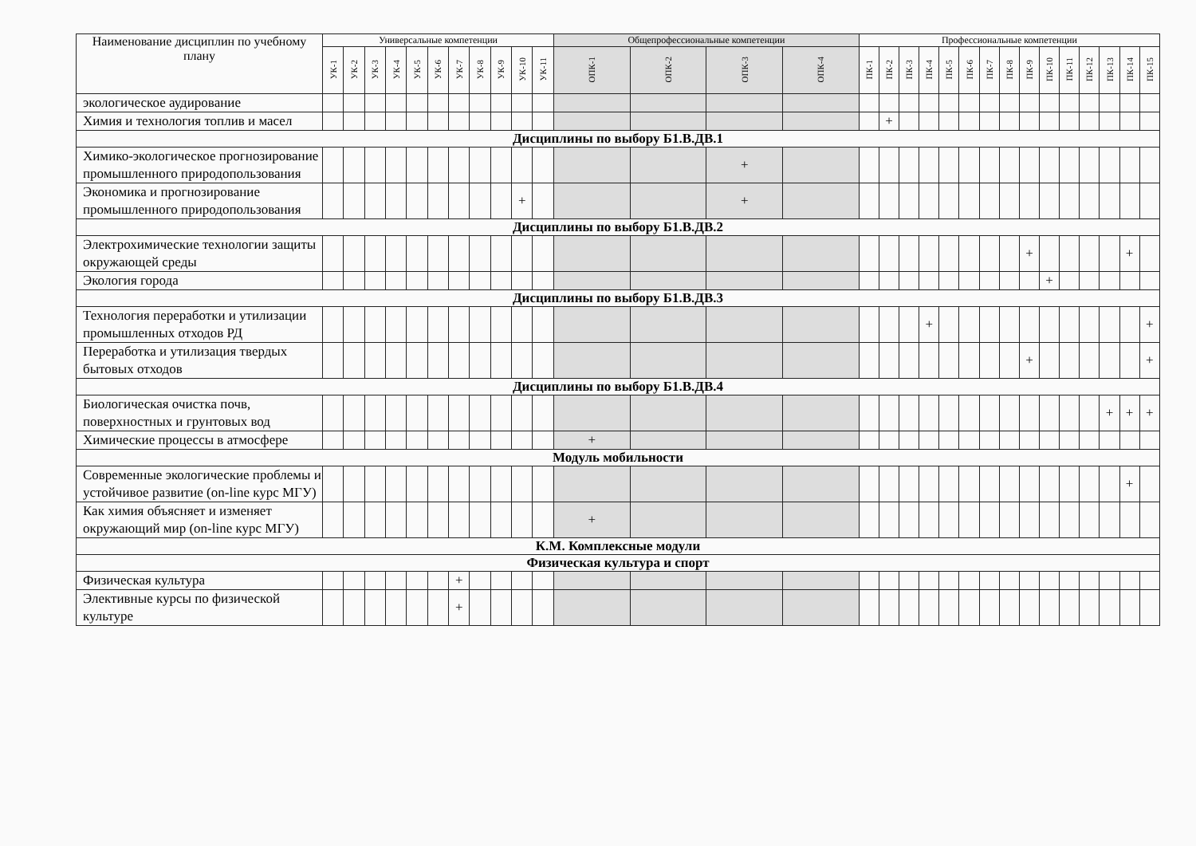| Наименование дисциплин по учебному плану | Универсальные компетенции | | | | | | | | | | | Общепрофессиональные компетенции | | | | Профессиональные компетенции | | | | | | | | | | | | | | |
| --- | --- | --- | --- | --- | --- | --- | --- | --- | --- | --- | --- | --- | --- | --- | --- | --- | --- | --- | --- | --- | --- | --- | --- | --- | --- | --- | --- | --- | --- | --- |
| | УК-1 | УК-2 | УК-3 | УК-4 | УК-5 | УК-6 | УК-7 | УК-8 | УК-9 | УК-10 | УК-11 | ОПК-1 | ОПК-2 | ОПК-3 | ОПК-4 | ПК-1 | ПК-2 | ПК-3 | ПК-4 | ПК-5 | ПК-6 | ПК-7 | ПК-8 | ПК-9 | ПК-10 | ПК-11 | ПК-12 | ПК-13 | ПК-14 | ПК-15 |
| экологическое аудирование | | | | | | | | | | | | | | | | | | | | | | | | | | | | | | |
| Химия и технология топлив и масел | | | | | | | | | | | | | | | | | + | | | | | | | | | | | | | |
| Дисциплины по выбору Б1.В.ДВ.1 | | | | | | | | | | | | | | | | | | | | | | | | | | | | | | |
| Химико-экологическое прогнозирование промышленного природопользования | | | | | | | | | | | | | | + | | | | | | | | | | | | | | | | |
| Экономика и прогнозирование промышленного природопользования | | | | | | | | | | + | | | | + | | | | | | | | | | | | | | | | |
| Дисциплины по выбору Б1.В.ДВ.2 | | | | | | | | | | | | | | | | | | | | | | | | | | | | | | |
| Электрохимические технологии защиты окружающей среды | | | | | | | | | | | | | | | | | | | | | | | | + | | | | | + | |
| Экология города | | | | | | | | | | | | | | | | | | | | | | | | | + | | | | | |
| Дисциплины по выбору Б1.В.ДВ.3 | | | | | | | | | | | | | | | | | | | | | | | | | | | | | | |
| Технология переработки и утилизации промышленных отходов РД | | | | | | | | | | | | | | | | | | | + | | | | | | | | | | | + |
| Переработка и утилизация твердых бытовых отходов | | | | | | | | | | | | | | | | | | | | | | | | + | | | | | | + |
| Дисциплины по выбору Б1.В.ДВ.4 | | | | | | | | | | | | | | | | | | | | | | | | | | | | | | |
| Биологическая очистка почв, поверхностных и грунтовых вод | | | | | | | | | | | | | | | | | | | | | | | | | | | | + | + | + |
| Химические процессы в атмосфере | | | | | | | | | | | | + | | | | | | | | | | | | | | | | | | |
| Модуль мобильности | | | | | | | | | | | | | | | | | | | | | | | | | | | | | | |
| Современные экологические проблемы и устойчивое развитие (on-line курс МГУ) | | | | | | | | | | | | | | | | | | | | | | | | | | | | | + | |
| Как химия объясняет и изменяет окружающий мир (on-line курс МГУ) | | | | | | | | | | | | + | | | | | | | | | | | | | | | | | | |
| К.М. Комплексные модули | | | | | | | | | | | | | | | | | | | | | | | | | | | | | | |
| Физическая культура и спорт | | | | | | | | | | | | | | | | | | | | | | | | | | | | | | |
| Физическая культура | | | | | | | + | | | | | | | | | | | | | | | | | | | | | | | |
| Элективные курсы по физической культуре | | | | | | | + | | | | | | | | | | | | | | | | | | | | | | | |